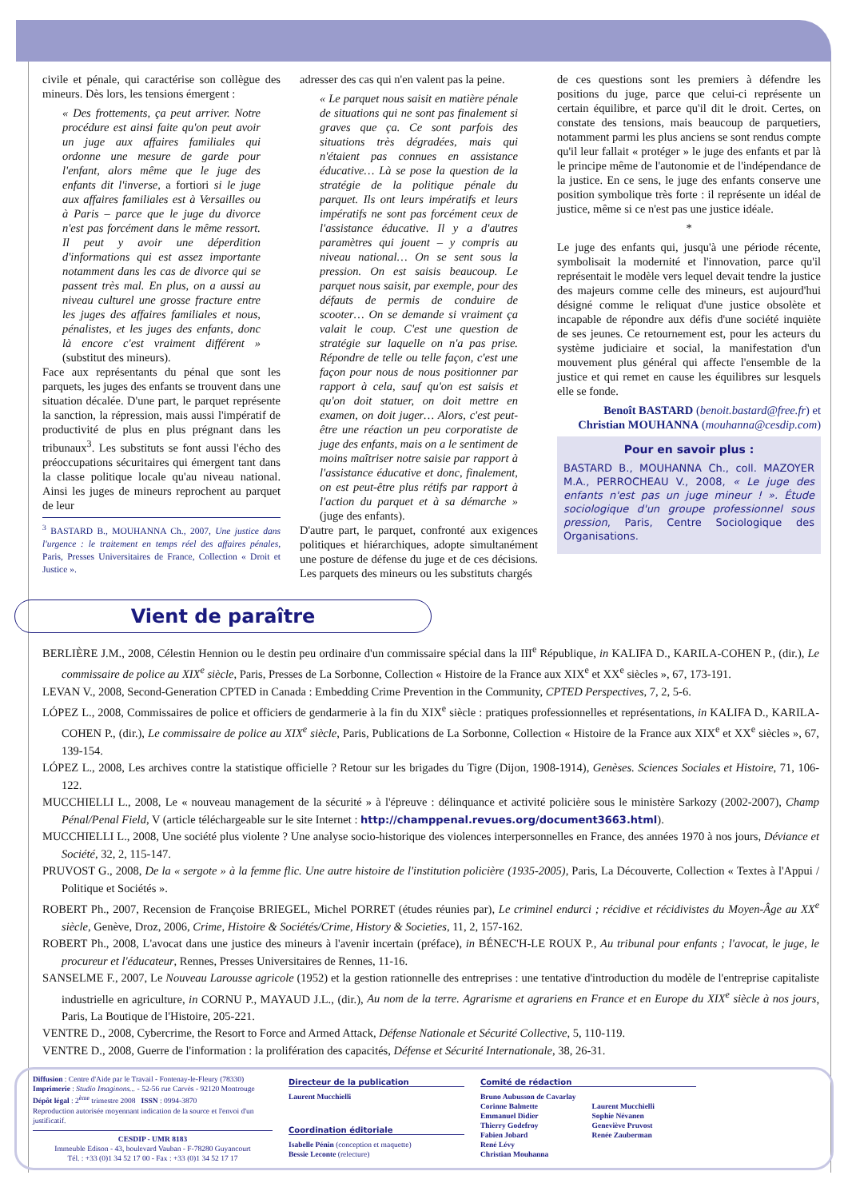civile et pénale, qui caractérise son collègue des mineurs. Dès lors, les tensions émergent :
« Des frottements, ça peut arriver. Notre procédure est ainsi faite qu'on peut avoir un juge aux affaires familiales qui ordonne une mesure de garde pour l'enfant, alors même que le juge des enfants dit l'inverse, a fortiori si le juge aux affaires familiales est à Versailles ou à Paris – parce que le juge du divorce n'est pas forcément dans le même ressort. Il peut y avoir une déperdition d'informations qui est assez importante notamment dans les cas de divorce qui se passent très mal. En plus, on a aussi au niveau culturel une grosse fracture entre les juges des affaires familiales et nous, pénalistes, et les juges des enfants, donc là encore c'est vraiment différent » (substitut des mineurs).
Face aux représentants du pénal que sont les parquets, les juges des enfants se trouvent dans une situation décalée. D'une part, le parquet représente la sanction, la répression, mais aussi l'impératif de productivité de plus en plus prégnant dans les tribunaux<sup>3</sup>. Les substituts se font aussi l'écho des préoccupations sécuritaires qui émergent tant dans la classe politique locale qu'au niveau national. Ainsi les juges de mineurs reprochent au parquet de leur
<sup>3</sup> BASTARD B., MOUHANNA Ch., 2007, Une justice dans l'urgence : le traitement en temps réel des affaires pénales, Paris, Presses Universitaires de France, Collection « Droit et Justice ».
adresser des cas qui n'en valent pas la peine.
« Le parquet nous saisit en matière pénale de situations qui ne sont pas finalement si graves que ça. Ce sont parfois des situations très dégradées, mais qui n'étaient pas connues en assistance éducative… Là se pose la question de la stratégie de la politique pénale du parquet. Ils ont leurs impératifs et leurs impératifs ne sont pas forcément ceux de l'assistance éducative. Il y a d'autres paramètres qui jouent – y compris au niveau national… On se sent sous la pression. On est saisis beaucoup. Le parquet nous saisit, par exemple, pour des défauts de permis de conduire de scooter… On se demande si vraiment ça valait le coup. C'est une question de stratégie sur laquelle on n'a pas prise. Répondre de telle ou telle façon, c'est une façon pour nous de nous positionner par rapport à cela, sauf qu'on est saisis et qu'on doit statuer, on doit mettre en examen, on doit juger… Alors, c'est peut-être une réaction un peu corporatiste de juge des enfants, mais on a le sentiment de moins maîtriser notre saisie par rapport à l'assistance éducative et donc, finalement, on est peut-être plus rétifs par rapport à l'action du parquet et à sa démarche » (juge des enfants).
D'autre part, le parquet, confronté aux exigences politiques et hiérarchiques, adopte simultanément une posture de défense du juge et de ces décisions. Les parquets des mineurs ou les substituts chargés
de ces questions sont les premiers à défendre les positions du juge, parce que celui-ci représente un certain équilibre, et parce qu'il dit le droit. Certes, on constate des tensions, mais beaucoup de parquetiers, notamment parmi les plus anciens se sont rendus compte qu'il leur fallait « protéger » le juge des enfants et par là le principe même de l'autonomie et de l'indépendance de la justice. En ce sens, le juge des enfants conserve une position symbolique très forte : il représente un idéal de justice, même si ce n'est pas une justice idéale.
*
Le juge des enfants qui, jusqu'à une période récente, symbolisait la modernité et l'innovation, parce qu'il représentait le modèle vers lequel devait tendre la justice des majeurs comme celle des mineurs, est aujourd'hui désigné comme le reliquat d'une justice obsolète et incapable de répondre aux défis d'une société inquiète de ses jeunes. Ce retournement est, pour les acteurs du système judiciaire et social, la manifestation d'un mouvement plus général qui affecte l'ensemble de la justice et qui remet en cause les équilibres sur lesquels elle se fonde.
Benoît BASTARD (benoit.bastard@free.fr) et Christian MOUHANNA (mouhanna@cesdip.com)
Pour en savoir plus :
BASTARD B., MOUHANNA Ch., coll. MAZOYER M.A., PERROCHEAU V., 2008, « Le juge des enfants n'est pas un juge mineur ! ». Étude sociologique d'un groupe professionnel sous pression, Paris, Centre Sociologique des Organisations.
Vient de paraître
BERLIÈRE J.M., 2008, Célestin Hennion ou le destin peu ordinaire d'un commissaire spécial dans la III<sup>e</sup> République, in KALIFA D., KARILA-COHEN P., (dir.), Le commissaire de police au XIX<sup>e</sup> siècle, Paris, Presses de La Sorbonne, Collection « Histoire de la France aux XIX<sup>e</sup> et XX<sup>e</sup> siècles », 67, 173-191.
LEVAN V., 2008, Second-Generation CPTED in Canada : Embedding Crime Prevention in the Community, CPTED Perspectives, 7, 2, 5-6.
LÓPEZ L., 2008, Commissaires de police et officiers de gendarmerie à la fin du XIX<sup>e</sup> siècle : pratiques professionnelles et représentations, in KALIFA D., KARILA-COHEN P., (dir.), Le commissaire de police au XIX<sup>e</sup> siècle, Paris, Publications de La Sorbonne, Collection « Histoire de la France aux XIX<sup>e</sup> et XX<sup>e</sup> siècles », 67, 139-154.
LÓPEZ L., 2008, Les archives contre la statistique officielle ? Retour sur les brigades du Tigre (Dijon, 1908-1914), Genèses. Sciences Sociales et Histoire, 71, 106-122.
MUCCHIELLI L., 2008, Le « nouveau management de la sécurité » à l'épreuve : délinquance et activité policière sous le ministère Sarkozy (2002-2007), Champ Pénal/Penal Field, V (article téléchargeable sur le site Internet : http://champpenal.revues.org/document3663.html).
MUCCHIELLI L., 2008, Une société plus violente ? Une analyse socio-historique des violences interpersonnelles en France, des années 1970 à nos jours, Déviance et Société, 32, 2, 115-147.
PRUVOST G., 2008, De la « sergote » à la femme flic. Une autre histoire de l'institution policière (1935-2005), Paris, La Découverte, Collection « Textes à l'Appui / Politique et Sociétés ».
ROBERT Ph., 2007, Recension de Françoise BRIEGEL, Michel PORRET (études réunies par), Le criminel endurci ; récidive et récidivistes du Moyen-Âge au XX<sup>e</sup> siècle, Genève, Droz, 2006, Crime, Histoire & Sociétés/Crime, History & Societies, 11, 2, 157-162.
ROBERT Ph., 2008, L'avocat dans une justice des mineurs à l'avenir incertain (préface), in BÉNEC'H-LE ROUX P., Au tribunal pour enfants ; l'avocat, le juge, le procureur et l'éducateur, Rennes, Presses Universitaires de Rennes, 11-16.
SANSELME F., 2007, Le Nouveau Larousse agricole (1952) et la gestion rationnelle des entreprises : une tentative d'introduction du modèle de l'entreprise capitaliste industrielle en agriculture, in CORNU P., MAYAUD J.L., (dir.), Au nom de la terre. Agrarisme et agrariens en France et en Europe du XIX<sup>e</sup> siècle à nos jours, Paris, La Boutique de l'Histoire, 205-221.
VENTRE D., 2008, Cybercrime, the Resort to Force and Armed Attack, Défense Nationale et Sécurité Collective, 5, 110-119.
VENTRE D., 2008, Guerre de l'information : la prolifération des capacités, Défense et Sécurité Internationale, 38, 26-31.
Diffusion : Centre d'Aide par le Travail - Fontenay-le-Fleury (78330)
Imprimerie : Studio Imaginons... - 52-56 rue Carvès - 92120 Montrouge
Dépôt légal : 2<sup>ème</sup> trimestre 2008 ISSN : 0994-3870
Reproduction autorisée moyennant indication de la source et l'envoi d'un justificatif.
CESDIP - UMR 8183
Immeuble Edison - 43, boulevard Vauban - F-78280 Guyancourt
Tél. : +33 (0)1 34 52 17 00 - Fax : +33 (0)1 34 52 17 17
Directeur de la publication
Laurent Mucchielli
Coordination éditoriale
Isabelle Pénin (conception et maquette)
Bessie Leconte (relecture)
Comité de rédaction
Bruno Aubusson de Cavarlay
Corinne Balmette
Emmanuel Didier
Thierry Godefroy
Fabien Jobard
René Lévy
Christian Mouhanna
Laurent Mucchielli
Sophie Névanen
Geneviève Pruvost
Renée Zauberman